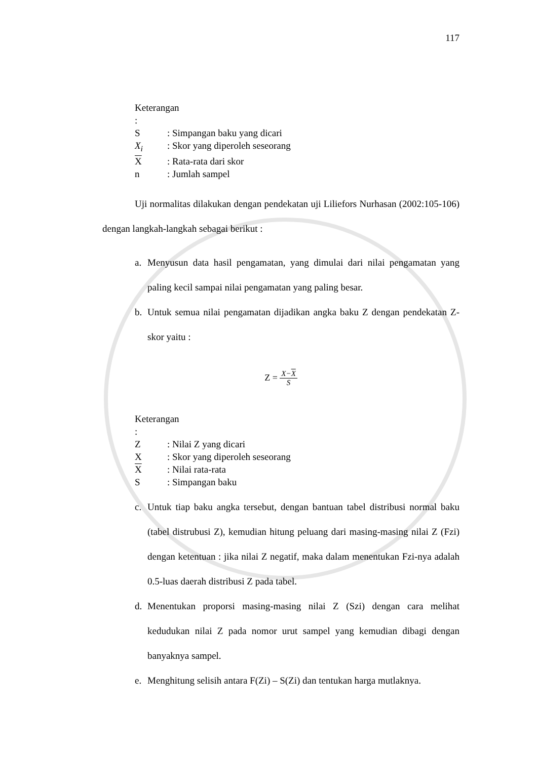117
Keterangan :
S: Simpangan baku yang dicari
X<sub>i</sub>: Skor yang diperoleh seseorang
X: Rata-rata dari skor
n: Jumlah sampel
Uji normalitas dilakukan dengan pendekatan uji Liliefors Nurhasan (2002:105-106) dengan langkah-langkah sebagai berikut :
a. Menyusun data hasil pengamatan, yang dimulai dari nilai pengamatan yang paling kecil sampai nilai pengamatan yang paling besar.
b. Untuk semua nilai pengamatan dijadikan angka baku Z dengan pendekatan Z-skor yaitu :
Z =
X−X
S
Keterangan :
Z: Nilai Z yang dicari
X: Skor yang diperoleh seseorang
X: Nilai rata-rata
S: Simpangan baku
c. Untuk tiap baku angka tersebut, dengan bantuan tabel distribusi normal baku (tabel distrubusi Z), kemudian hitung peluang dari masing-masing nilai Z (Fzi) dengan ketentuan : jika nilai Z negatif, maka dalam menentukan Fzi-nya adalah 0.5-luas daerah distribusi Z pada tabel.
d. Menentukan proporsi masing-masing nilai Z (Szi) dengan cara melihat kedudukan nilai Z pada nomor urut sampel yang kemudian dibagi dengan banyaknya sampel.
e. Menghitung selisih antara F(Zi) – S(Zi) dan tentukan harga mutlaknya.